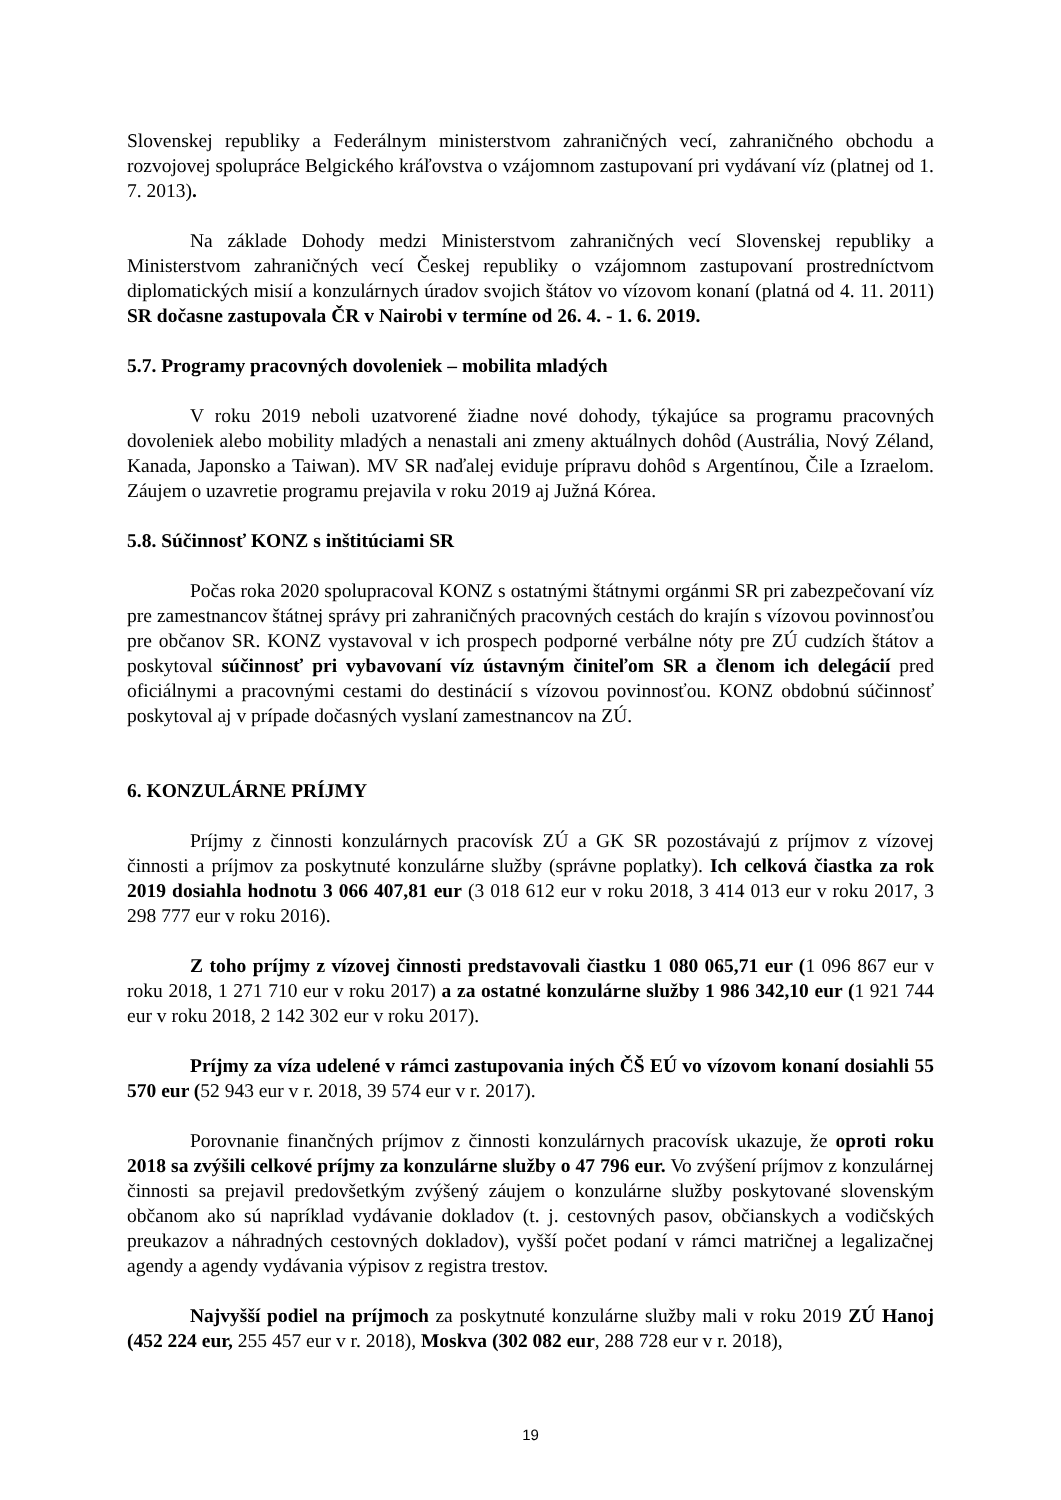Slovenskej republiky a Federálnym ministerstvom zahraničných vecí, zahraničného obchodu a rozvojovej spolupráce Belgického kráľovstva o vzájomnom zastupovaní pri vydávaní víz (platnej od 1. 7. 2013).
Na základe Dohody medzi Ministerstvom zahraničných vecí Slovenskej republiky a Ministerstvom zahraničných vecí Českej republiky o vzájomnom zastupovaní prostredníctvom diplomatických misií a konzulárnych úradov svojich štátov vo vízovom konaní (platná od 4. 11. 2011) SR dočasne zastupovala ČR v Nairobi v termíne od 26. 4. - 1. 6. 2019.
5.7. Programy pracovných dovoleniek – mobilita mladých
V roku 2019 neboli uzatvorené žiadne nové dohody, týkajúce sa programu pracovných dovoleniek alebo mobility mladých a nenastali ani zmeny aktuálnych dohôd (Austrália, Nový Zéland, Kanada, Japonsko a Taiwan). MV SR naďalej eviduje prípravu dohôd s Argentínou, Čile a Izraelom. Záujem o uzavretie programu prejavila v roku 2019 aj Južná Kórea.
5.8. Súčinnosť KONZ s inštitúciami SR
Počas roka 2020 spolupracoval KONZ s ostatnými štátnymi orgánmi SR pri zabezpečovaní víz pre zamestnancov štátnej správy pri zahraničných pracovných cestách do krajín s vízovou povinnosťou pre občanov SR. KONZ vystavoval v ich prospech podporné verbálne nóty pre ZÚ cudzích štátov a poskytoval súčinnosť pri vybavovaní víz ústavným činiteľom SR a členom ich delegácií pred oficiálnymi a pracovnými cestami do destinácií s vízovou povinnosťou. KONZ obdobnú súčinnosť poskytoval aj v prípade dočasných vyslaní zamestnancov na ZÚ.
6. KONZULÁRNE PRÍJMY
Príjmy z činnosti konzulárnych pracovísk ZÚ a GK SR pozostávajú z príjmov z vízovej činnosti a príjmov za poskytnuté konzulárne služby (správne poplatky). Ich celková čiastka za rok 2019 dosiahla hodnotu 3 066 407,81 eur (3 018 612 eur v roku 2018, 3 414 013 eur v roku 2017, 3 298 777 eur v roku 2016).
Z toho príjmy z vízovej činnosti predstavovali čiastku 1 080 065,71 eur (1 096 867 eur v roku 2018, 1 271 710 eur v roku 2017) a za ostatné konzulárne služby 1 986 342,10 eur (1 921 744 eur v roku 2018, 2 142 302 eur v roku 2017).
Príjmy za víza udelené v rámci zastupovania iných ČŠ EÚ vo vízovom konaní dosiahli 55 570 eur (52 943 eur v r. 2018, 39 574 eur v r. 2017).
Porovnanie finančných príjmov z činnosti konzulárnych pracovísk ukazuje, že oproti roku 2018 sa zvýšili celkové príjmy za konzulárne služby o 47 796 eur. Vo zvýšení príjmov z konzulárnej činnosti sa prejavil predovšetkým zvýšený záujem o konzulárne služby poskytované slovenským občanom ako sú napríklad vydávanie dokladov (t. j. cestovných pasov, občianskych a vodičských preukazov a náhradných cestovných dokladov), vyšší počet podaní v rámci matričnej a legalizačnej agendy a agendy vydávania výpisov z registra trestov.
Najvyšší podiel na príjmoch za poskytnuté konzulárne služby mali v roku 2019 ZÚ Hanoj (452 224 eur, 255 457 eur v r. 2018), Moskva (302 082 eur, 288 728 eur v r. 2018),
19